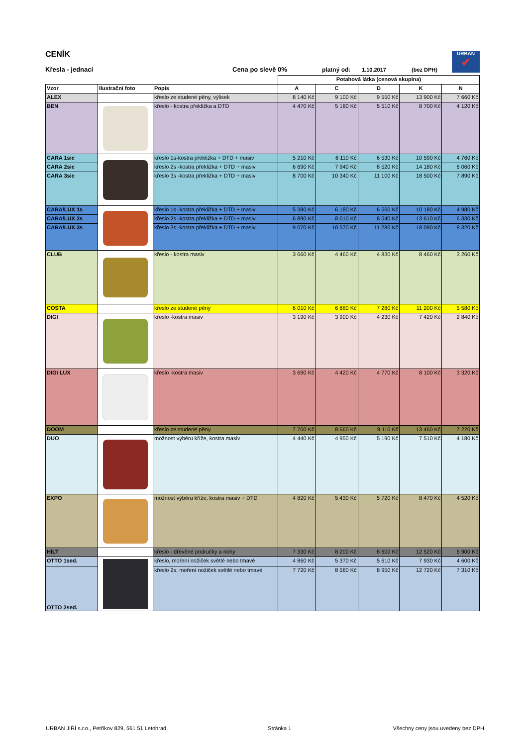URBAN
✔
CENÍK
Křesla - jednací Cena po slevě 0% platný od: 1.10.2017 (bez DPH)
| | | | Potahová látka (cenová skupina) | | | | |
| Vzor | Ilustrační foto | Popis | A | C | D | K | N |
| ALEX | | křeslo ze studené pěny, výlisek | 8 140 Kč | 9 100 Kč | 9 550 Kč | 13 900 Kč | 7 660 Kč |
| BEN | | křeslo - kostra překližka a DTD | 4 470 Kč | 5 180 Kč | 5 510 Kč | 8 700 Kč | 4 120 Kč |
| CARA 1sic | | křeslo 1s-kostra překližka + DTD + masiv | 5 210 Kč | 6 110 Kč | 6 530 Kč | 10 590 Kč | 4 760 Kč |
| CARA 2sic | | křeslo 2s -kostra překližka + DTD + masiv | 6 690 Kč | 7 940 Kč | 8 520 Kč | 14 180 Kč | 6 060 Kč |
| CARA 3sic | | křeslo 3s -kostra překližka + DTD + masiv | 8 700 Kč | 10 340 Kč | 11 100 Kč | 18 500 Kč | 7 890 Kč |
| CARA/LUX 1s | | křeslo 1s -kostra překližka + DTD + masiv | 5 380 Kč | 6 180 Kč | 6 560 Kč | 10 180 Kč | 4 980 Kč |
| CARA/LUX 2s | | křeslo 2s -kostra překližka + DTD + masiv | 6 890 Kč | 8 010 Kč | 8 540 Kč | 13 610 Kč | 6 330 Kč |
| CARA/LUX 3s | | křeslo 3s -kostra překližka + DTD + masiv | 9 070 Kč | 10 570 Kč | 11 280 Kč | 18 090 Kč | 8 320 Kč |
| CLUB | | křeslo - kostra masiv | 3 660 Kč | 4 460 Kč | 4 830 Kč | 8 460 Kč | 3 260 Kč |
| COSTA | | křeslo ze studené pěny | 6 010 Kč | 6 880 Kč | 7 280 Kč | 11 200 Kč | 5 580 Kč |
| DIGI | | křeslo -kostra masiv | 3 190 Kč | 3 900 Kč | 4 230 Kč | 7 420 Kč | 2 840 Kč |
| DIGI LUX | | křeslo -kostra masiv | 3 690 Kč | 4 420 Kč | 4 770 Kč | 8 100 Kč | 3 320 Kč |
| DOOM | | křeslo ze studené pěny | 7 700 Kč | 8 660 Kč | 9 110 Kč | 13 460 Kč | 7 220 Kč |
| DUO | | možnost výběru kříže, kostra masiv | 4 440 Kč | 4 950 Kč | 5 190 Kč | 7 510 Kč | 4 180 Kč |
| EXPO | | možnost výběru kříže, kostra masiv + DTD | 4 820 Kč | 5 430 Kč | 5 720 Kč | 8 470 Kč | 4 520 Kč |
| HILT | | křeslo - dřevěné područky a nohy | 7 330 Kč | 8 200 Kč | 8 600 Kč | 12 520 Kč | 6 900 Kč |
| OTTO 1sed. | | křeslo, moření nožiček světlé nebo tmavé | 4 860 Kč | 5 370 Kč | 5 610 Kč | 7 930 Kč | 4 600 Kč |
| OTTO 2sed. | | křeslo 2s, moření nožiček světlé nebo tmavé | 7 720 Kč | 8 560 Kč | 8 950 Kč | 12 720 Kč | 7 310 Kč |
URBAN JIŘÍ s.r.o., Petříkov 829, 561 51 Letohrad Stránka 1 Všechny ceny jsou uvedeny bez DPH.